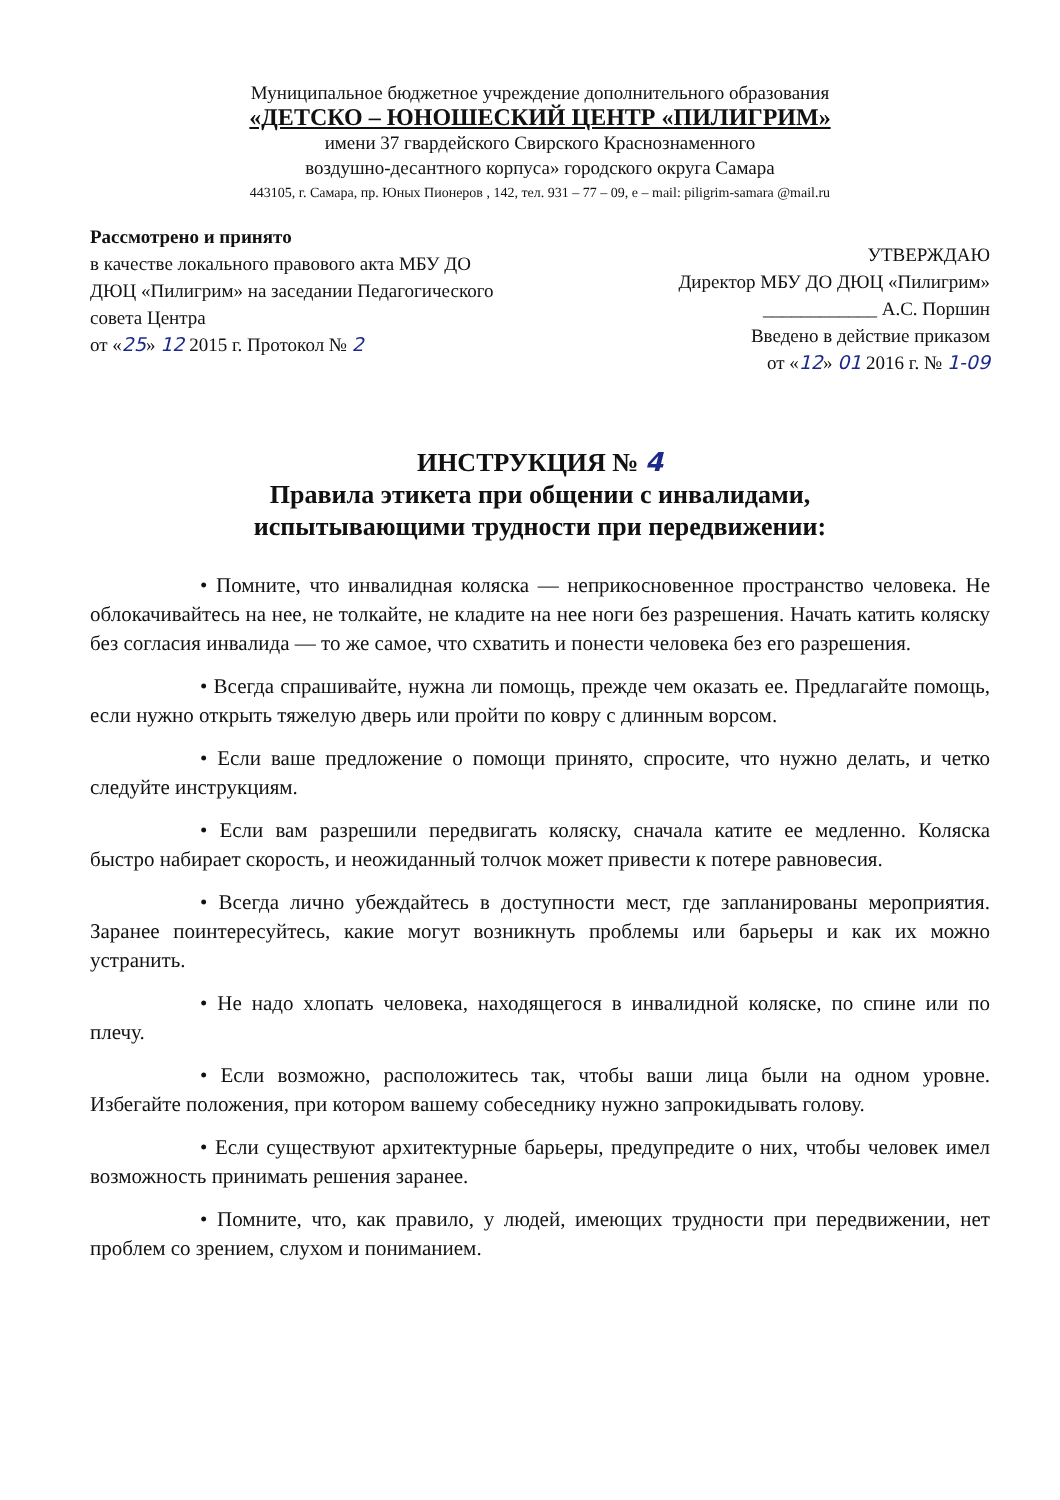Муниципальное бюджетное учреждение дополнительного образования
«ДЕТСКО – ЮНОШЕСКИЙ ЦЕНТР «ПИЛИГРИМ»
имени 37 гвардейского Свирского Краснознаменного
воздушно-десантного корпуса» городского округа Самара
443105, г. Самара, пр. Юных Пионеров , 142, тел. 931 – 77 – 09, e – mail: piligrim-samara @mail.ru
Рассмотрено и принято
в качестве локального правового акта МБУ ДО ДЮЦ «Пилигрим» на заседании Педагогического совета Центра
от «25» 12 2015 г. Протокол № 2
УТВЕРЖДАЮ
Директор МБУ ДО ДЮЦ «Пилигрим»
____________ А.С. Поршин
Введено в действие приказом
от «12» 01 2016 г. № 1-09
ИНСТРУКЦИЯ № 4
Правила этикета при общении с инвалидами,
испытывающими трудности при передвижении:
• Помните, что инвалидная коляска — неприкосновенное пространство человека. Не облокачивайтесь на нее, не толкайте, не кладите на нее ноги без разрешения. Начать катить коляску без согласия инвалида — то же самое, что схватить и понести человека без его разрешения.
• Всегда спрашивайте, нужна ли помощь, прежде чем оказать ее. Предлагайте помощь, если нужно открыть тяжелую дверь или пройти по ковру с длинным ворсом.
• Если ваше предложение о помощи принято, спросите, что нужно делать, и четко следуйте инструкциям.
• Если вам разрешили передвигать коляску, сначала катите ее медленно. Коляска быстро набирает скорость, и неожиданный толчок может привести к потере равновесия.
• Всегда лично убеждайтесь в доступности мест, где запланированы мероприятия. Заранее поинтересуйтесь, какие могут возникнуть проблемы или барьеры и как их можно устранить.
• Не надо хлопать человека, находящегося в инвалидной коляске, по спине или по плечу.
• Если возможно, расположитесь так, чтобы ваши лица были на одном уровне. Избегайте положения, при котором вашему собеседнику нужно запрокидывать голову.
• Если существуют архитектурные барьеры, предупредите о них, чтобы человек имел возможность принимать решения заранее.
• Помните, что, как правило, у людей, имеющих трудности при передвижении, нет проблем со зрением, слухом и пониманием.